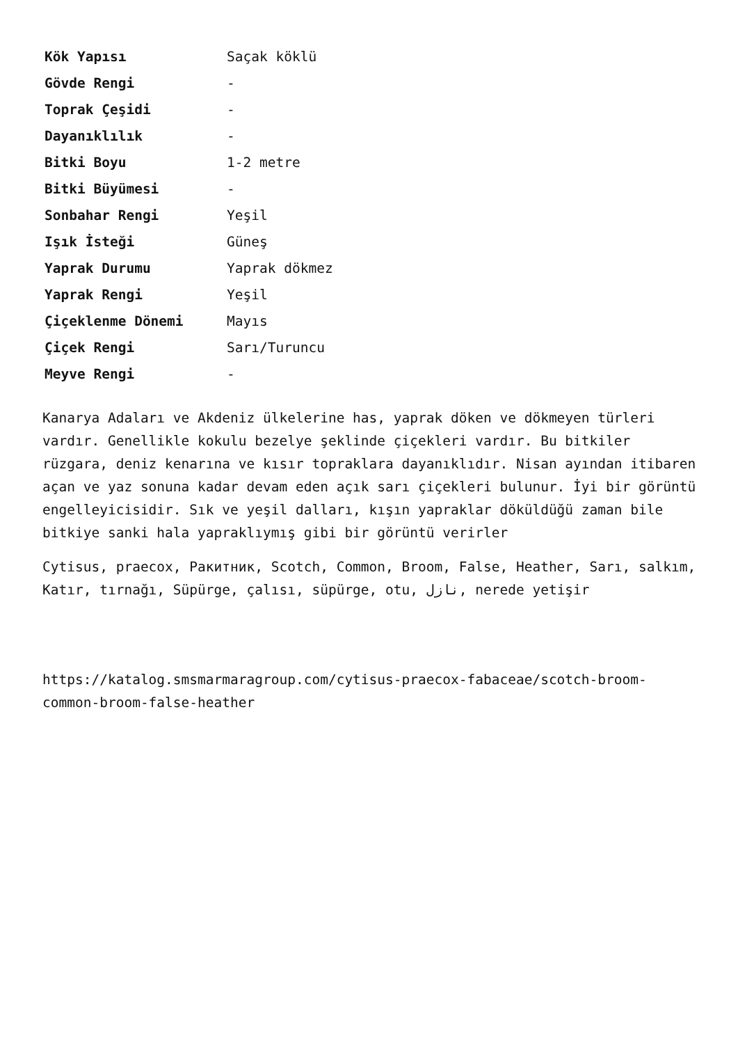| Kök Yapısı | Saçak köklü |
| Gövde Rengi | - |
| Toprak Çeşidi | - |
| Dayanıklılık | - |
| Bitki Boyu | 1-2 metre |
| Bitki Büyümesi | - |
| Sonbahar Rengi | Yeşil |
| Işık İsteği | Güneş |
| Yaprak Durumu | Yaprak dökmez |
| Yaprak Rengi | Yeşil |
| Çiçeklenme Dönemi | Mayıs |
| Çiçek Rengi | Sarı/Turuncu |
| Meyve Rengi | - |
Kanarya Adaları ve Akdeniz ülkelerine has, yaprak döken ve dökmeyen türleri vardır. Genellikle kokulu bezelye şeklinde çiçekleri vardır. Bu bitkiler rüzgara, deniz kenarına ve kısır topraklara dayanıklıdır. Nisan ayından itibaren açan ve yaz sonuna kadar devam eden açık sarı çiçekleri bulunur. İyi bir görüntü engelleyicisidir. Sık ve yeşil dalları, kışın yapraklar döküldüğü zaman bile bitkiye sanki hala yapraklıymış gibi bir görüntü verirler
Cytisus, praecox, Ракитник, Scotch, Common, Broom, False, Heather, Sarı, salkım, Katır, tırnağı, Süpürge, çalısı, süpürge, otu, نازل, nerede yetişir
https://katalog.smsmarmaragroup.com/cytisus-praecox-fabaceae/scotch-broom-common-broom-false-heather